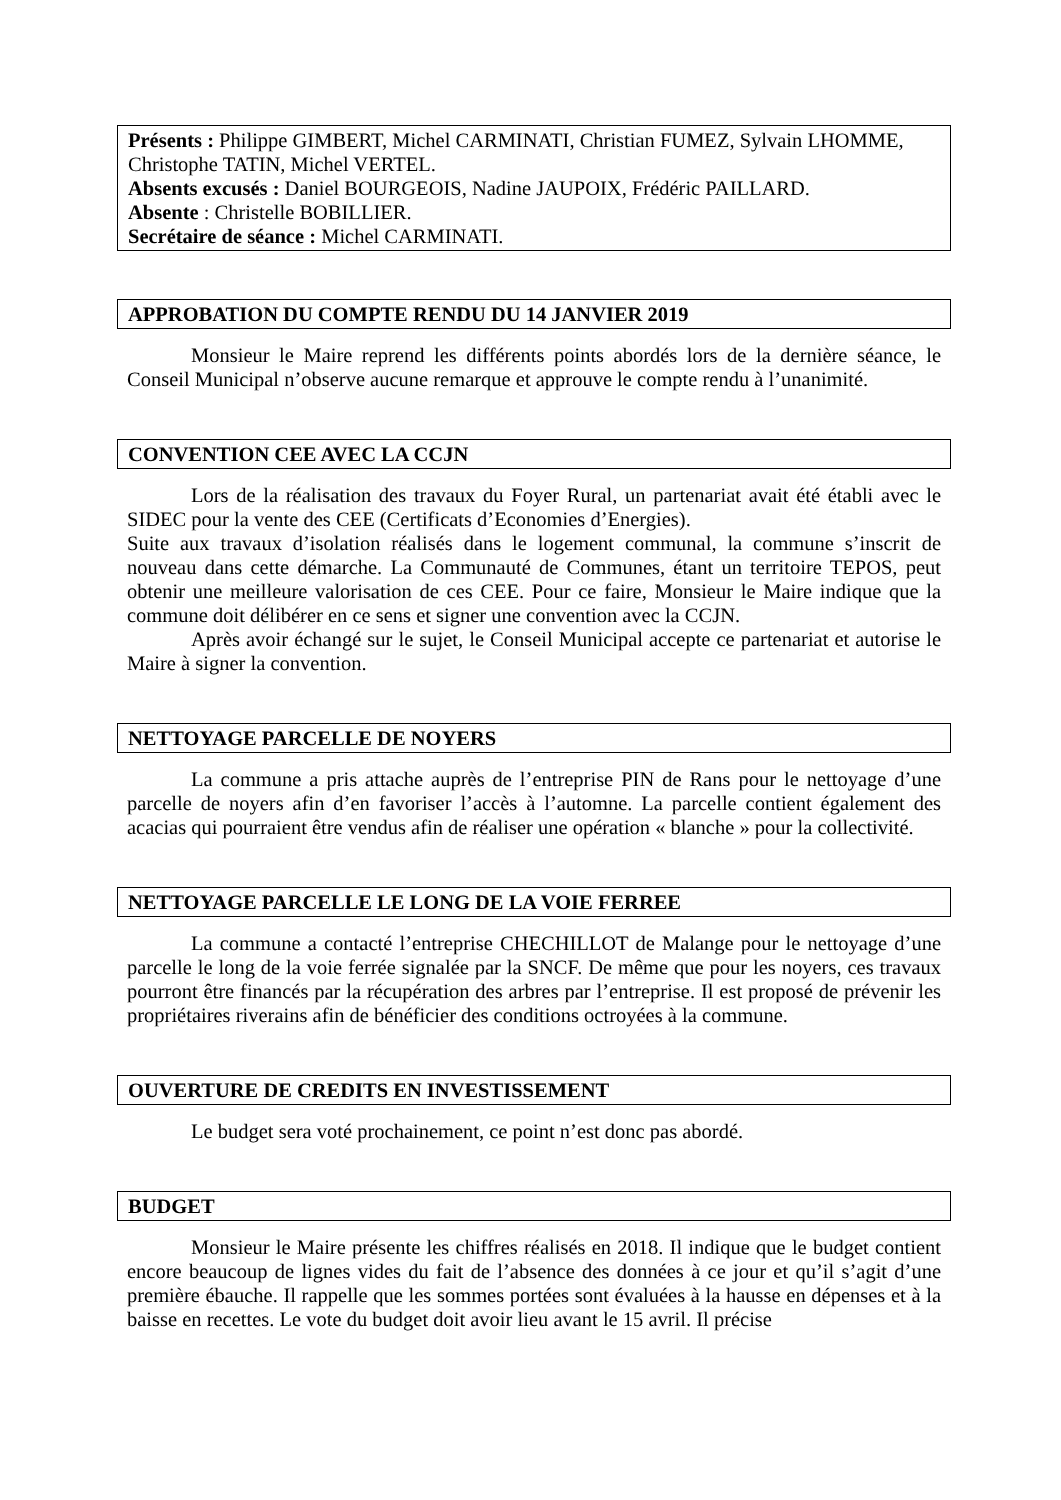Présents : Philippe GIMBERT, Michel CARMINATI, Christian FUMEZ, Sylvain LHOMME, Christophe TATIN, Michel VERTEL.
Absents excusés : Daniel BOURGEOIS, Nadine JAUPOIX, Frédéric PAILLARD.
Absente : Christelle BOBILLIER.
Secrétaire de séance : Michel CARMINATI.
APPROBATION DU COMPTE RENDU DU 14 JANVIER 2019
Monsieur le Maire reprend les différents points abordés lors de la dernière séance, le Conseil Municipal n’observe aucune remarque et approuve le compte rendu à l’unanimité.
CONVENTION CEE AVEC LA CCJN
Lors de la réalisation des travaux du Foyer Rural, un partenariat avait été établi avec le SIDEC pour la vente des CEE (Certificats d’Economies d’Energies).
Suite aux travaux d’isolation réalisés dans le logement communal, la commune s’inscrit de nouveau dans cette démarche. La Communauté de Communes, étant un territoire TEPOS, peut obtenir une meilleure valorisation de ces CEE. Pour ce faire, Monsieur le Maire indique que la commune doit délibérer en ce sens et signer une convention avec la CCJN.
Après avoir échangé sur le sujet, le Conseil Municipal accepte ce partenariat et autorise le Maire à signer la convention.
NETTOYAGE PARCELLE DE NOYERS
La commune a pris attache auprès de l’entreprise PIN de Rans pour le nettoyage d’une parcelle de noyers afin d’en favoriser l’accès à l’automne. La parcelle contient également des acacias qui pourraient être vendus afin de réaliser une opération « blanche » pour la collectivité.
NETTOYAGE PARCELLE LE LONG DE LA VOIE FERREE
La commune a contacté l’entreprise CHECHILLOT de Malange pour le nettoyage d’une parcelle le long de la voie ferrée signalée par la SNCF. De même que pour les noyers, ces travaux pourront être financés par la récupération des arbres par l’entreprise. Il est proposé de prévenir les propriétaires riverains afin de bénéficier des conditions octroyées à la commune.
OUVERTURE DE CREDITS EN INVESTISSEMENT
Le budget sera voté prochainement, ce point n’est donc pas abordé.
BUDGET
Monsieur le Maire présente les chiffres réalisés en 2018. Il indique que le budget contient encore beaucoup de lignes vides du fait de l’absence des données à ce jour et qu’il s’agit d’une première ébauche. Il rappelle que les sommes portées sont évaluées à la hausse en dépenses et à la baisse en recettes. Le vote du budget doit avoir lieu avant le 15 avril. Il précise